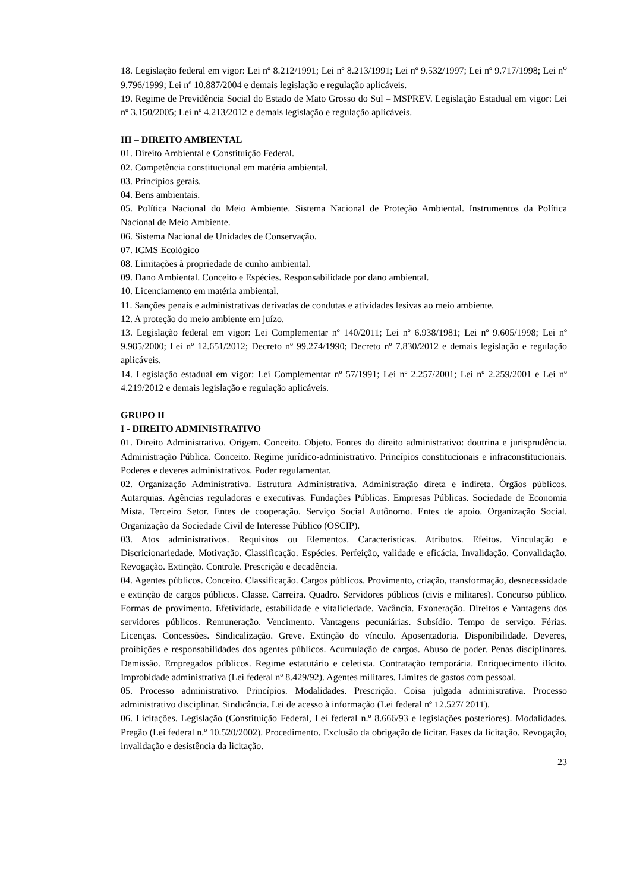18. Legislação federal em vigor: Lei nº 8.212/1991; Lei nº 8.213/1991; Lei nº 9.532/1997; Lei nº 9.717/1998; Lei n<sup>o</sup> 9.796/1999; Lei nº 10.887/2004 e demais legislação e regulação aplicáveis.
19. Regime de Previdência Social do Estado de Mato Grosso do Sul – MSPREV. Legislação Estadual em vigor: Lei nº 3.150/2005; Lei nº 4.213/2012 e demais legislação e regulação aplicáveis.
III – DIREITO AMBIENTAL
01. Direito Ambiental e Constituição Federal.
02. Competência constitucional em matéria ambiental.
03. Princípios gerais.
04. Bens ambientais.
05. Política Nacional do Meio Ambiente. Sistema Nacional de Proteção Ambiental. Instrumentos da Política Nacional de Meio Ambiente.
06. Sistema Nacional de Unidades de Conservação.
07. ICMS Ecológico
08. Limitações à propriedade de cunho ambiental.
09. Dano Ambiental. Conceito e Espécies. Responsabilidade por dano ambiental.
10. Licenciamento em matéria ambiental.
11. Sanções penais e administrativas derivadas de condutas e atividades lesivas ao meio ambiente.
12. A proteção do meio ambiente em juízo.
13. Legislação federal em vigor: Lei Complementar nº 140/2011; Lei nº 6.938/1981; Lei nº 9.605/1998; Lei nº 9.985/2000; Lei nº 12.651/2012; Decreto nº 99.274/1990; Decreto nº 7.830/2012 e demais legislação e regulação aplicáveis.
14. Legislação estadual em vigor: Lei Complementar nº 57/1991; Lei nº 2.257/2001; Lei nº 2.259/2001 e Lei nº 4.219/2012 e demais legislação e regulação aplicáveis.
GRUPO II
I - DIREITO ADMINISTRATIVO
01. Direito Administrativo. Origem. Conceito. Objeto. Fontes do direito administrativo: doutrina e jurisprudência. Administração Pública. Conceito. Regime jurídico-administrativo. Princípios constitucionais e infraconstitucionais. Poderes e deveres administrativos. Poder regulamentar.
02. Organização Administrativa. Estrutura Administrativa. Administração direta e indireta. Órgãos públicos. Autarquias. Agências reguladoras e executivas. Fundações Públicas. Empresas Públicas. Sociedade de Economia Mista. Terceiro Setor. Entes de cooperação. Serviço Social Autônomo. Entes de apoio. Organização Social. Organização da Sociedade Civil de Interesse Público (OSCIP).
03. Atos administrativos. Requisitos ou Elementos. Características. Atributos. Efeitos. Vinculação e Discricionariedade. Motivação. Classificação. Espécies. Perfeição, validade e eficácia. Invalidação. Convalidação. Revogação. Extinção. Controle. Prescrição e decadência.
04. Agentes públicos. Conceito. Classificação. Cargos públicos. Provimento, criação, transformação, desnecessidade e extinção de cargos públicos. Classe. Carreira. Quadro. Servidores públicos (civis e militares). Concurso público. Formas de provimento. Efetividade, estabilidade e vitaliciedade. Vacância. Exoneração. Direitos e Vantagens dos servidores públicos. Remuneração. Vencimento. Vantagens pecuniárias. Subsídio. Tempo de serviço. Férias. Licenças. Concessões. Sindicalização. Greve. Extinção do vínculo. Aposentadoria. Disponibilidade. Deveres, proibições e responsabilidades dos agentes públicos. Acumulação de cargos. Abuso de poder. Penas disciplinares. Demissão. Empregados públicos. Regime estatutário e celetista. Contratação temporária. Enriquecimento ilícito. Improbidade administrativa (Lei federal nº 8.429/92). Agentes militares. Limites de gastos com pessoal.
05. Processo administrativo. Princípios. Modalidades. Prescrição. Coisa julgada administrativa. Processo administrativo disciplinar. Sindicância. Lei de acesso à informação (Lei federal nº 12.527/ 2011).
06. Licitações. Legislação (Constituição Federal, Lei federal n.º 8.666/93 e legislações posteriores). Modalidades. Pregão (Lei federal n.º 10.520/2002). Procedimento. Exclusão da obrigação de licitar. Fases da licitação. Revogação, invalidação e desistência da licitação.
23